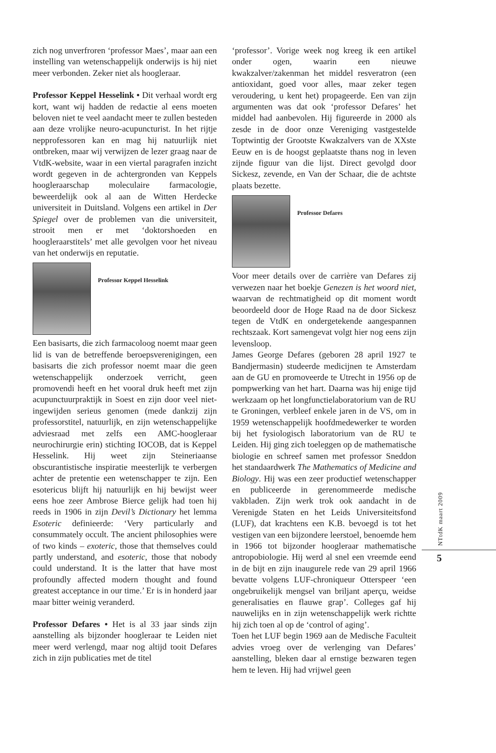zich nog unverfroren ‘professor Maes’, maar aan een instelling van wetenschappelijk onderwijs is hij niet meer verbonden. Zeker niet als hoogleraar.
Professor Keppel Hesselink • Dit verhaal wordt erg kort, want wij hadden de redactie al eens moeten beloven niet te veel aandacht meer te zullen besteden aan deze vrolijke neuro-acupuncturist. In het rijtje nepprofessoren kan en mag hij natuurlijk niet ontbreken, maar wij verwijzen de lezer graag naar de VtdK-website, waar in een viertal paragrafen inzicht wordt gegeven in de achtergronden van Keppels hoogleraarschap moleculaire farmacologie, beweerdelijk ook al aan de Witten Herdecke universiteit in Duitsland. Volgens een artikel in Der Spiegel over de problemen van die universiteit, strooit men er met ‘doktorshoeden en hoogleraarstitels’ met alle gevolgen voor het niveau van het onderwijs en reputatie.
Professor Keppel Hesselink
Een basisarts, die zich farmacoloog noemt maar geen lid is van de betreffende beroepsverenigingen, een basisarts die zich professor noemt maar die geen wetenschappelijk onderzoek verricht, geen promovendi heeft en het vooral druk heeft met zijn acupunctuurpraktijk in Soest en zijn door veel niet-ingewijden serieus genomen (mede dankzij zijn professorstitel, natuurlijk, en zijn wetenschappelijke adviesraad met zelfs een AMC-hoogleraar neurochirurgie erin) stichting IOCOB, dat is Keppel Hesselink. Hij weet zijn Steineriaanse obscurantistische inspiratie meesterlijk te verbergen achter de pretentie een wetenschapper te zijn. Een esotericus blijft hij natuurlijk en hij bewijst weer eens hoe zeer Ambrose Bierce gelijk had toen hij reeds in 1906 in zijn Devil’s Dictionary het lemma Esoteric definieerde: ‘Very particularly and consummately occult. The ancient philosophies were of two kinds – exoteric, those that themselves could partly understand, and esoteric, those that nobody could understand. It is the latter that have most profoundly affected modern thought and found greatest acceptance in our time.’ Er is in honderd jaar maar bitter weinig veranderd.
Professor Defares • Het is al 33 jaar sinds zijn aanstelling als bijzonder hoogleraar te Leiden niet meer werd verlengd, maar nog altijd tooit Defares zich in zijn publicaties met de titel
‘professor’. Vorige week nog kreeg ik een artikel onder ogen, waarin een nieuwe kwakzalver/zakenman het middel resveratron (een antioxidant, goed voor alles, maar zeker tegen veroudering, u kent het) propageerde. Een van zijn argumenten was dat ook ‘professor Defares’ het middel had aanbevolen. Hij figureerde in 2000 als zesde in de door onze Vereniging vastgestelde Toptwintig der Grootste Kwakzalvers van de XXste Eeuw en is de hoogst geplaatste thans nog in leven zijnde figuur van die lijst. Direct gevolgd door Sickesz, zevende, en Van der Schaar, die de achtste plaats bezette.
Professor Defares
Voor meer details over de carrière van Defares zij verwezen naar het boekje Genezen is het woord niet, waarvan de rechtmatigheid op dit moment wordt beoordeeld door de Hoge Raad na de door Sickesz tegen de VtdK en ondergetekende aangespannen rechtszaak. Kort samengevat volgt hier nog eens zijn levensloop.
James George Defares (geboren 28 april 1927 te Bandjermasin) studeerde medicijnen te Amsterdam aan de GU en promoveerde te Utrecht in 1956 op de pompwerking van het hart. Daarna was hij enige tijd werkzaam op het longfunctielaboratorium van de RU te Groningen, verbleef enkele jaren in de VS, om in 1959 wetenschappelijk hoofdmedewerker te worden bij het fysiologisch laboratorium van de RU te Leiden. Hij ging zich toeleggen op de mathematische biologie en schreef samen met professor Sneddon het standaardwerk The Mathematics of Medicine and Biology. Hij was een zeer productief wetenschapper en publiceerde in gerenommeerde medische vakbladen. Zijn werk trok ook aandacht in de Verenigde Staten en het Leids Universiteitsfond (LUF), dat krachtens een K.B. bevoegd is tot het vestigen van een bijzondere leerstoel, benoemde hem in 1966 tot bijzonder hoogleraar mathematische antropobiologie. Hij werd al snel een vreemde eend in de bijt en zijn inaugurele rede van 29 april 1966 bevatte volgens LUF-chroniqueur Otterspeer ‘een ongebruikelijk mengsel van briljant aperçu, weidse generalisaties en flauwe grap’. Colleges gaf hij nauwelijks en in zijn wetenschappelijk werk richtte hij zich toen al op de ‘control of aging’.
Toen het LUF begin 1969 aan de Medische Faculteit advies vroeg over de verlenging van Defares’ aanstelling, bleken daar al ernstige bezwaren tegen hem te leven. Hij had vrijwel geen
NTtdK maart 2009
5